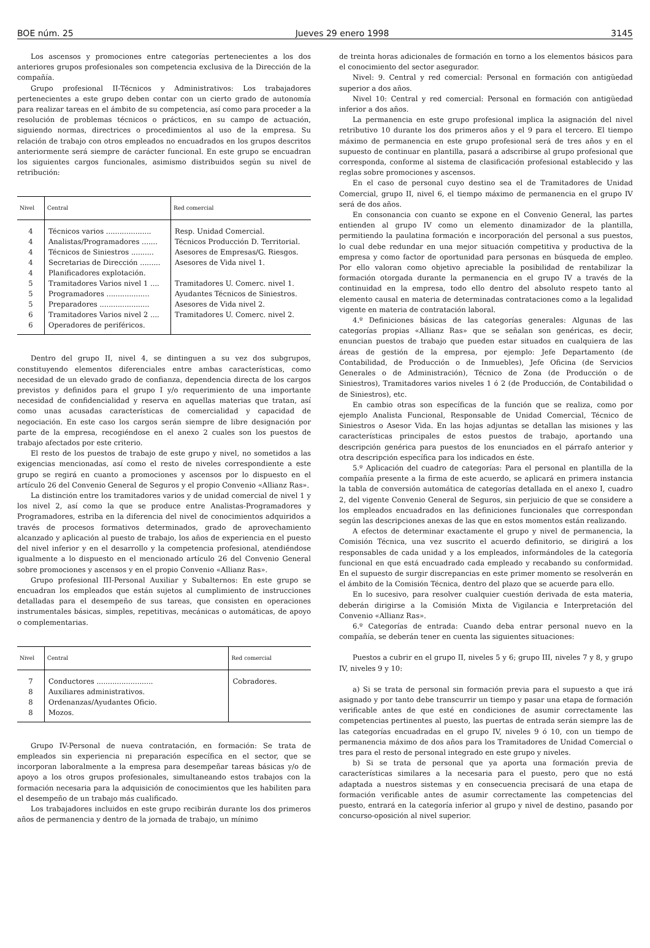BOE núm. 25 Jueves 29 enero 1998 3145
Los ascensos y promociones entre categorías pertenecientes a los dos anteriores grupos profesionales son competencia exclusiva de la Dirección de la compañía.
Grupo profesional II-Técnicos y Administrativos: Los trabajadores pertenecientes a este grupo deben contar con un cierto grado de autonomía para realizar tareas en el ámbito de su competencia, así como para proceder a la resolución de problemas técnicos o prácticos, en su campo de actuación, siguiendo normas, directrices o procedimientos al uso de la empresa. Su relación de trabajo con otros empleados no encuadrados en los grupos descritos anteriormente será siempre de carácter funcional. En este grupo se encuadran los siguientes cargos funcionales, asimismo distribuidos según su nivel de retribución:
| Nivel | Central | Red comercial |
| --- | --- | --- |
| 4 | Técnicos varios .................... | Resp. Unidad Comercial. |
| 4 | Analistas/Programadores ....... | Técnicos Producción D. Territorial. |
| 4 | Técnicos de Siniestros .......... | Asesores de Empresas/G. Riesgos. |
| 4 | Secretarias de Dirección ......... | Asesores de Vida nivel 1. |
| 4 | Planificadores explotación. | |
| 5 | Tramitadores Varios nivel 1 .... | Tramitadores U. Comerc. nivel 1. |
| 5 | Programadores ................... | Ayudantes Técnicos de Siniestros. |
| 5 | Preparadores ...................... | Asesores de Vida nivel 2. |
| 6 | Tramitadores Varios nivel 2 .... | Tramitadores U. Comerc. nivel 2. |
| 6 | Operadores de periféricos. | |
Dentro del grupo II, nivel 4, se dintinguen a su vez dos subgrupos, constituyendo elementos diferenciales entre ambas características, como necesidad de un elevado grado de confianza, dependencia directa de los cargos previstos y definidos para el grupo I y/o requerimiento de una importante necesidad de confidencialidad y reserva en aquellas materias que tratan, así como unas acusadas características de comercialidad y capacidad de negociación. En este caso los cargos serán siempre de libre designación por parte de la empresa, recogiéndose en el anexo 2 cuales son los puestos de trabajo afectados por este criterio.
El resto de los puestos de trabajo de este grupo y nivel, no sometidos a las exigencias mencionadas, así como el resto de niveles correspondiente a este grupo se regirá en cuanto a promociones y ascensos por lo dispuesto en el artículo 26 del Convenio General de Seguros y el propio Convenio «Allianz Ras».
La distinción entre los tramitadores varios y de unidad comercial de nivel 1 y los nivel 2, así como la que se produce entre Analistas-Programadores y Programadores, estriba en la diferencia del nivel de conocimientos adquiridos a través de procesos formativos determinados, grado de aprovechamiento alcanzado y aplicación al puesto de trabajo, los años de experiencia en el puesto del nivel inferior y en el desarrollo y la competencia profesional, atendiéndose igualmente a lo dispuesto en el mencionado artículo 26 del Convenio General sobre promociones y ascensos y en el propio Convenio «Allianz Ras».
Grupo profesional III-Personal Auxiliar y Subalternos: En este grupo se encuadran los empleados que están sujetos al cumplimiento de instrucciones detalladas para el desempeño de sus tareas, que consisten en operaciones instrumentales básicas, simples, repetitivas, mecánicas o automáticas, de apoyo o complementarias.
| Nivel | Central | Red comercial |
| --- | --- | --- |
| 7 | Conductores ......................... | Cobradores. |
| 8 | Auxiliares administrativos. | |
| 8 | Ordenanzas/Ayudantes Oficio. | |
| 8 | Mozos. | |
Grupo IV-Personal de nueva contratación, en formación: Se trata de empleados sin experiencia ni preparación específica en el sector, que se incorporan laboralmente a la empresa para desempeñar tareas básicas y/o de apoyo a los otros grupos profesionales, simultaneando estos trabajos con la formación necesaria para la adquisición de conocimientos que les habiliten para el desempeño de un trabajo más cualificado.
Los trabajadores incluidos en este grupo recibirán durante los dos primeros años de permanencia y dentro de la jornada de trabajo, un mínimo
de treinta horas adicionales de formación en torno a los elementos básicos para el conocimiento del sector asegurador.
Nivel: 9. Central y red comercial: Personal en formación con antigüedad superior a dos años.
Nivel 10: Central y red comercial: Personal en formación con antigüedad inferior a dos años.
La permanencia en este grupo profesional implica la asignación del nivel retributivo 10 durante los dos primeros años y el 9 para el tercero. El tiempo máximo de permanencia en este grupo profesional será de tres años y en el supuesto de continuar en plantilla, pasará a adscribirse al grupo profesional que corresponda, conforme al sistema de clasificación profesional establecido y las reglas sobre promociones y ascensos.
En el caso de personal cuyo destino sea el de Tramitadores de Unidad Comercial, grupo II, nivel 6, el tiempo máximo de permanencia en el grupo IV será de dos años.
En consonancia con cuanto se expone en el Convenio General, las partes entienden al grupo IV como un elemento dinamizador de la plantilla, permitiendo la paulatina formación e incorporación del personal a sus puestos, lo cual debe redundar en una mejor situación competitiva y productiva de la empresa y como factor de oportunidad para personas en búsqueda de empleo. Por ello valoran como objetivo apreciable la posibilidad de rentabilizar la formación otorgada durante la permanencia en el grupo IV a través de la continuidad en la empresa, todo ello dentro del absoluto respeto tanto al elemento causal en materia de determinadas contrataciones como a la legalidad vigente en materia de contratación laboral.
4.º Definiciones básicas de las categorías generales: Algunas de las categorías propias «Allianz Ras» que se señalan son genéricas, es decir, enuncian puestos de trabajo que pueden estar situados en cualquiera de las áreas de gestión de la empresa, por ejemplo: Jefe Departamento (de Contabilidad, de Producción o de Inmuebles), Jefe Oficina (de Servicios Generales o de Administración), Técnico de Zona (de Producción o de Siniestros), Tramitadores varios niveles 1 ó 2 (de Producción, de Contabilidad o de Siniestros), etc.
En cambio otras son específicas de la función que se realiza, como por ejemplo Analista Funcional, Responsable de Unidad Comercial, Técnico de Siniestros o Asesor Vida. En las hojas adjuntas se detallan las misiones y las características principales de estos puestos de trabajo, aportando una descripción genérica para puestos de los enunciados en el párrafo anterior y otra descripción específica para los indicados en éste.
5.º Aplicación del cuadro de categorías: Para el personal en plantilla de la compañía presente a la firma de este acuerdo, se aplicará en primera instancia la tabla de conversión automática de categorías detallada en el anexo I, cuadro 2, del vigente Convenio General de Seguros, sin perjuicio de que se considere a los empleados encuadrados en las definiciones funcionales que correspondan según las descripciones anexas de las que en estos momentos están realizando.
A efectos de determinar exactamente el grupo y nivel de permanencia, la Comisión Técnica, una vez suscrito el acuerdo definitorio, se dirigirá a los responsables de cada unidad y a los empleados, informándoles de la categoría funcional en que está encuadrado cada empleado y recabando su conformidad. En el supuesto de surgir discrepancias en este primer momento se resolverán en el ámbito de la Comisión Técnica, dentro del plazo que se acuerde para ello.
En lo sucesivo, para resolver cualquier cuestión derivada de esta materia, deberán dirigirse a la Comisión Mixta de Vigilancia e Interpretación del Convenio «Allianz Ras».
6.º Categorías de entrada: Cuando deba entrar personal nuevo en la compañía, se deberán tener en cuenta las siguientes situaciones:
Puestos a cubrir en el grupo II, niveles 5 y 6; grupo III, niveles 7 y 8, y grupo IV, niveles 9 y 10:
a) Si se trata de personal sin formación previa para el supuesto a que irá asignado y por tanto debe transcurrir un tiempo y pasar una etapa de formación verificable antes de que esté en condiciones de asumir correctamente las competencias pertinentes al puesto, las puertas de entrada serán siempre las de las categorías encuadradas en el grupo IV, niveles 9 ó 10, con un tiempo de permanencia máximo de dos años para los Tramitadores de Unidad Comercial o tres para el resto de personal integrado en este grupo y niveles.
b) Si se trata de personal que ya aporta una formación previa de características similares a la necesaria para el puesto, pero que no está adaptada a nuestros sistemas y en consecuencia precisará de una etapa de formación verificable antes de asumir correctamente las competencias del puesto, entrará en la categoría inferior al grupo y nivel de destino, pasando por concurso-oposición al nivel superior.